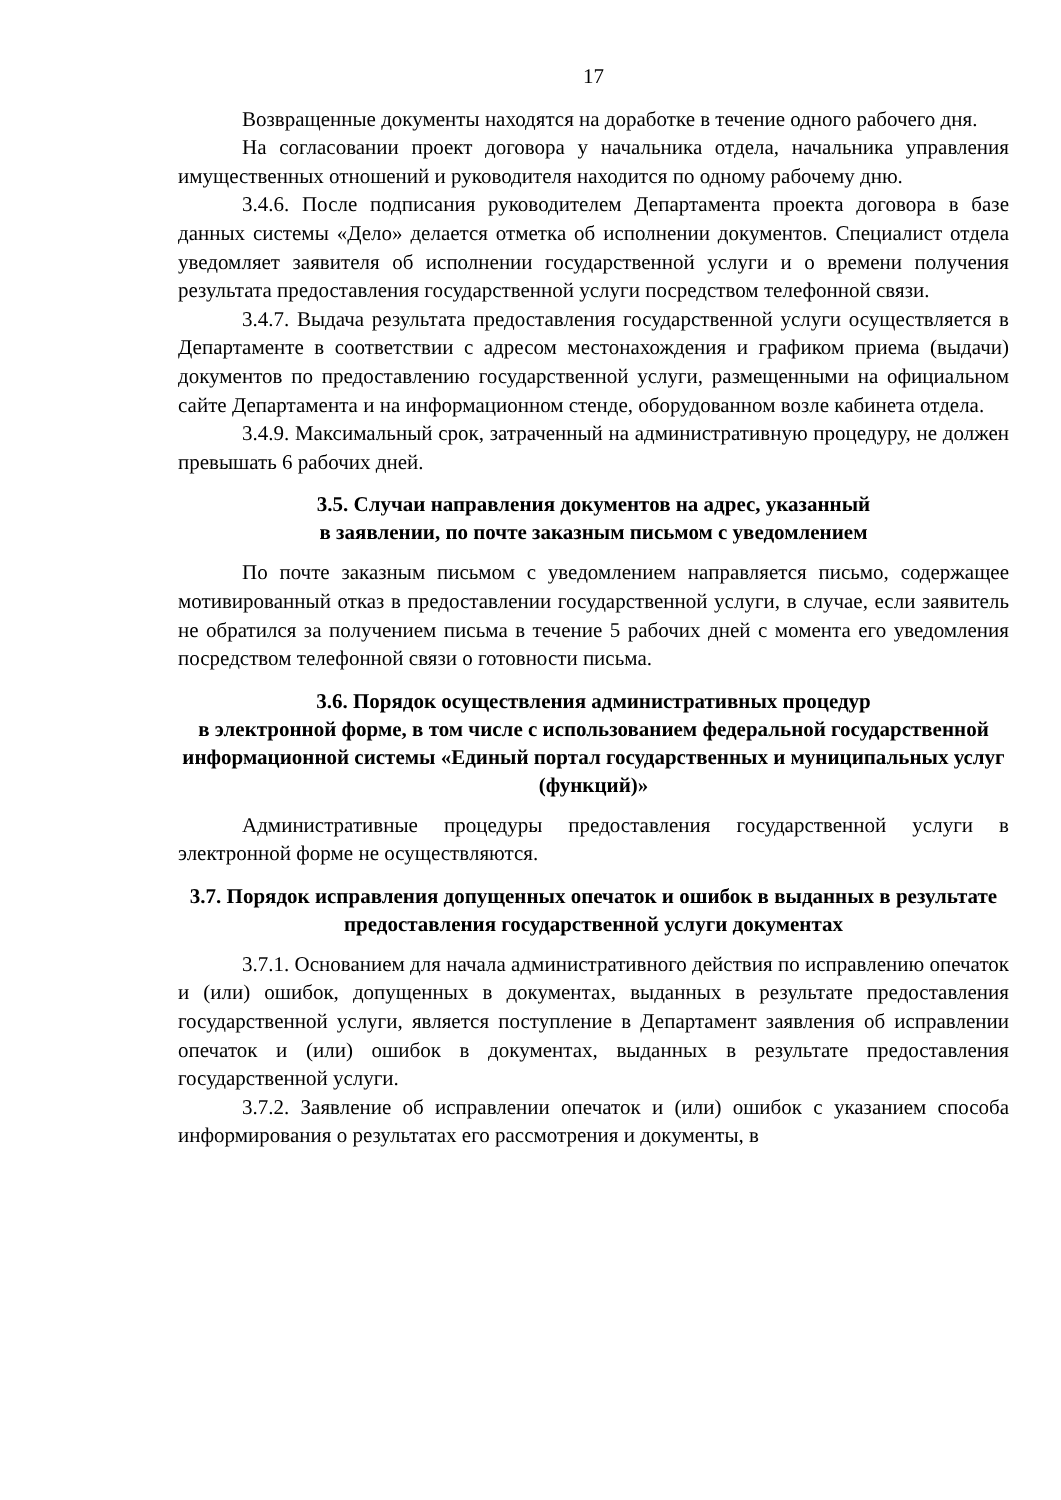17
Возвращенные документы находятся на доработке в течение одного рабочего дня.
На согласовании проект договора у начальника отдела, начальника управления имущественных отношений и руководителя находится по одному рабочему дню.
3.4.6. После подписания руководителем Департамента проекта договора в базе данных системы «Дело» делается отметка об исполнении документов. Специалист отдела уведомляет заявителя об исполнении государственной услуги и о времени получения результата предоставления государственной услуги посредством телефонной связи.
3.4.7. Выдача результата предоставления государственной услуги осуществляется в Департаменте в соответствии с адресом местонахождения и графиком приема (выдачи) документов по предоставлению государственной услуги, размещенными на официальном сайте Департамента и на информационном стенде, оборудованном возле кабинета отдела.
3.4.9. Максимальный срок, затраченный на административную процедуру, не должен превышать 6 рабочих дней.
3.5. Случаи направления документов на адрес, указанный
в заявлении, по почте заказным письмом с уведомлением
По почте заказным письмом с уведомлением направляется письмо, содержащее мотивированный отказ в предоставлении государственной услуги, в случае, если заявитель не обратился за получением письма в течение 5 рабочих дней с момента его уведомления посредством телефонной связи о готовности письма.
3.6. Порядок осуществления административных процедур
в электронной форме, в том числе с использованием федеральной государственной информационной системы «Единый портал государственных и муниципальных услуг (функций)»
Административные процедуры предоставления государственной услуги в электронной форме не осуществляются.
3.7. Порядок исправления допущенных опечаток и ошибок в выданных в результате предоставления государственной услуги документах
3.7.1. Основанием для начала административного действия по исправлению опечаток и (или) ошибок, допущенных в документах, выданных в результате предоставления государственной услуги, является поступление в Департамент заявления об исправлении опечаток и (или) ошибок в документах, выданных в результате предоставления государственной услуги.
3.7.2. Заявление об исправлении опечаток и (или) ошибок с указанием способа информирования о результатах его рассмотрения и документы, в